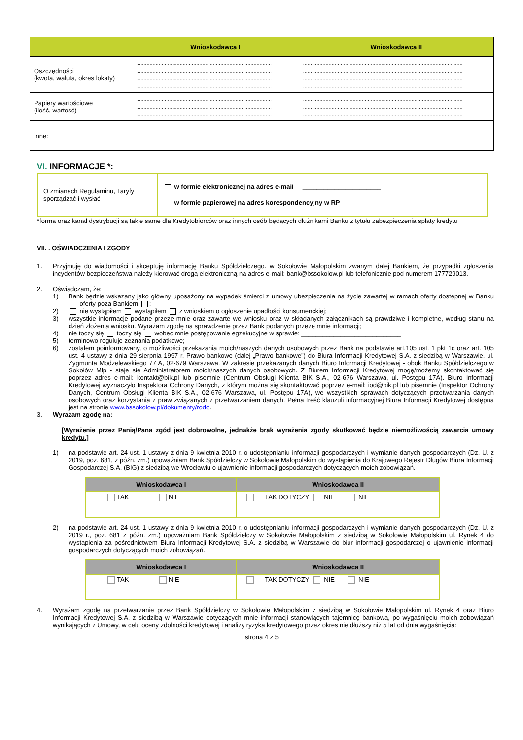| | Wnioskodawca I | Wnioskodawca II |
| --- | --- | --- |
| Oszczędności (kwota, waluta, okres lokaty) | .......................................................................................... .......................................................................................... .......................................................................................... .......................................................................................... | .......................................................................................................... .......................................................................................................... .......................................................................................................... .......................................................................................................... |
| Papiery wartościowe (ilość, wartość) | .......................................................................................... .......................................................................................... .......................................................................................... | .......................................................................................................... .......................................................................................................... .......................................................................................................... |
| Inne: | | |
VI. INFORMACJE *:
| O zmianach Regulaminu, Taryfy sporządzać i wysłać | w formie elektronicznej na adres e-mail ______________________ w formie papierowej na adres korespondencyjny w RP |
*forma oraz kanał dystrybucji są takie same dla Kredytobiorców oraz innych osób będących dłużnikami Banku z tytułu zabezpieczenia spłaty kredytu
VII. . OŚWIADCZENIA I ZGODY
1. Przyjmuję do wiadomości i akceptuję informację Banku Spółdzielczego. w Sokołowie Małopolskim zwanym dalej Bankiem, że przypadki zgłoszenia incydentów bezpieczeństwa należy kierować drogą elektroniczną na adres e-mail: bank@bssokolow.pl lub telefonicznie pod numerem 177729013.
2. Oświadczam, że:
1) Bank będzie wskazany jako główny uposażony na wypadek śmierci z umowy ubezpieczenia na życie zawartej w ramach oferty dostępnej w Banku oferty poza Bankiem ;
2) nie wystąpiłem wystąpiłem z wnioskiem o ogłoszenie upadłości konsumenckiej;
3) wszystkie informacje podane przeze mnie oraz zawarte we wniosku oraz w składanych załącznikach są prawdziwe i kompletne, według stanu na dzień złożenia wniosku. Wyrażam zgodę na sprawdzenie przez Bank podanych przeze mnie informacji;
4) nie toczy się toczy się wobec mnie postępowanie egzekucyjne w sprawie: ____________________________
5) terminowo reguluje zeznania podatkowe;
6) zostałem poinformowany, o możliwości przekazania moich/naszych danych osobowych przez Bank na podstawie art.105 ust. 1 pkt 1c oraz art. 105 ust. 4 ustawy z dnia 29 sierpnia 1997 r. Prawo bankowe (dalej „Prawo bankowe”) do Biura Informacji Kredytowej S.A. z siedzibą w Warszawie, ul. Zygmunta Modzelewskiego 77 A, 02-679 Warszawa. W zakresie przekazanych danych Biuro Informacji Kredytowej - obok Banku Spółdzielczego w Sokołów Młp - staje się Administratorem moich/naszych danych osobowych. Z Biurem Informacji Kredytowej mogę/możemy skontaktować się poprzez adres e-mail: kontakt@bik.pl lub pisemnie (Centrum Obsługi Klienta BIK S.A., 02-676 Warszawa, ul. Postępu 17A). Biuro Informacji Kredytowej wyznaczyło Inspektora Ochrony Danych, z którym można się skontaktować poprzez e-mail: iod@bik.pl lub pisemnie (Inspektor Ochrony Danych, Centrum Obsługi Klienta BIK S.A., 02-676 Warszawa, ul. Postępu 17A), we wszystkich sprawach dotyczących przetwarzania danych osobowych oraz korzystania z praw związanych z przetwarzaniem danych. Pełna treść klauzuli informacyjnej Biura Informacji Kredytowej dostępna jest na stronie www.bssokolow.pl/dokumenty/rodo.
3. Wyrażam zgodę na:
[Wyrażenie przez Panią/Pana zgód jest dobrowolne, jednakże brak wyrażenia zgody skutkować będzie niemożliwością zawarcia umowy kredytu.]
1) na podstawie art. 24 ust. 1 ustawy z dnia 9 kwietnia 2010 r. o udostępnianiu informacji gospodarczych i wymianie danych gospodarczych (Dz. U. z 2019, poz. 681, z późn. zm.) upoważniam Bank Spółdzielczy w Sokołowie Małopolskim do wystąpienia do Krajowego Rejestr Długów Biura Informacji Gospodarczej S.A. (BIG) z siedzibą we Wrocławiu o ujawnienie informacji gospodarczych dotyczących moich zobowiązań.
| Wnioskodawca I | Wnioskodawca II |
| --- | --- |
| TAK NIE | TAK DOTYCZY NIE NIE |
2) na podstawie art. 24 ust. 1 ustawy z dnia 9 kwietnia 2010 r. o udostępnianiu informacji gospodarczych i wymianie danych gospodarczych (Dz. U. z 2019 r., poz. 681 z późn. zm.) upoważniam Bank Spółdzielczy w Sokołowie Małopolskim z siedzibą w Sokołowie Małopolskim ul. Rynek 4 do wystąpienia za pośrednictwem Biura Informacji Kredytowej S.A. z siedzibą w Warszawie do biur informacji gospodarczej o ujawnienie informacji gospodarczych dotyczących moich zobowiązań.
| Wnioskodawca I | Wnioskodawca II |
| --- | --- |
| TAK NIE | TAK DOTYCZY NIE NIE |
4. Wyrażam zgodę na przetwarzanie przez Bank Spółdzielczy w Sokołowie Małopolskim z siedzibą w Sokołowie Małopolskim ul. Rynek 4 oraz Biuro Informacji Kredytowej S.A. z siedzibą w Warszawie dotyczących mnie informacji stanowiących tajemnicę bankową, po wygaśnięciu moich zobowiązań wynikających z Umowy, w celu oceny zdolności kredytowej i analizy ryzyka kredytowego przez okres nie dłuższy niż 5 lat od dnia wygaśnięcia:
strona 4 z 5